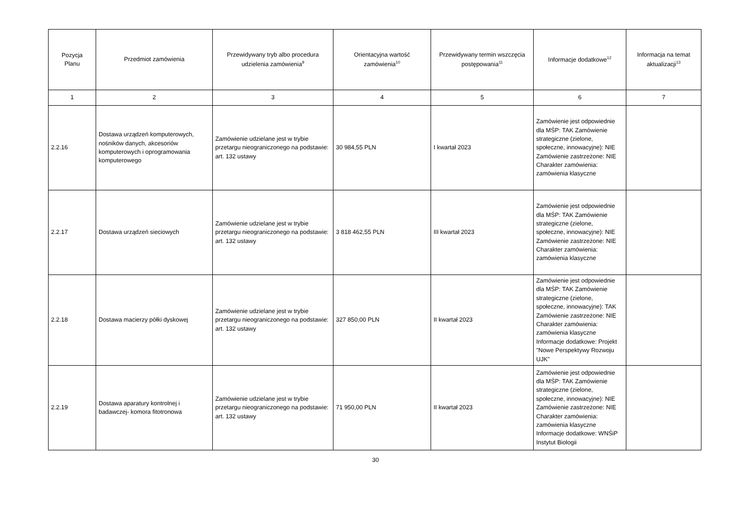| Pozycja Planu | Przedmiot zamówienia | Przewidywany tryb albo procedura udzielenia zamówienia<sup>9</sup> | Orientacyjna wartość zamówienia<sup>10</sup> | Przewidywany termin wszczęcia postępowania<sup>11</sup> | Informacje dodatkowe<sup>12</sup> | Informacja na temat aktualizacji<sup>13</sup> |
| --- | --- | --- | --- | --- | --- | --- |
| 1 | 2 | 3 | 4 | 5 | 6 | 7 |
| 2.2.16 | Dostawa urządzeń komputerowych, nośników danych, akcesoriów komputerowych i oprogramowania komputerowego | Zamówienie udzielane jest w trybie przetargu nieograniczonego na podstawie: art. 132 ustawy | 30 984,55 PLN | I kwartał 2023 | Zamówienie jest odpowiednie dla MŚP: TAK Zamówienie strategiczne (zielone, społeczne, innowacyjne): NIE Zamówienie zastrzeżone: NIE Charakter zamówienia: zamówienia klasyczne | |
| 2.2.17 | Dostawa urządzeń sieciowych | Zamówienie udzielane jest w trybie przetargu nieograniczonego na podstawie: art. 132 ustawy | 3 818 462,55 PLN | III kwartał 2023 | Zamówienie jest odpowiednie dla MŚP: TAK Zamówienie strategiczne (zielone, społeczne, innowacyjne): NIE Zamówienie zastrzeżone: NIE Charakter zamówienia: zamówienia klasyczne | |
| 2.2.18 | Dostawa macierzy półki dyskowej | Zamówienie udzielane jest w trybie przetargu nieograniczonego na podstawie: art. 132 ustawy | 327 850,00 PLN | II kwartał 2023 | Zamówienie jest odpowiednie dla MŚP: TAK Zamówienie strategiczne (zielone, społeczne, innowacyjne): TAK Zamówienie zastrzeżone: NIE Charakter zamówienia: zamówienia klasyczne Informacje dodatkowe: Projekt "Nowe Perspektywy Rozwoju UJK" | |
| 2.2.19 | Dostawa aparatury kontrolnej i badawczej- komora fitotronowa | Zamówienie udzielane jest w trybie przetargu nieograniczonego na podstawie: art. 132 ustawy | 71 950,00 PLN | II kwartał 2023 | Zamówienie jest odpowiednie dla MŚP: TAK Zamówienie strategiczne (zielone, społeczne, innowacyjne): NIE Zamówienie zastrzeżone: NIE Charakter zamówienia: zamówienia klasyczne Informacje dodatkowe: WNŚiP Instytut Biologii | |
30